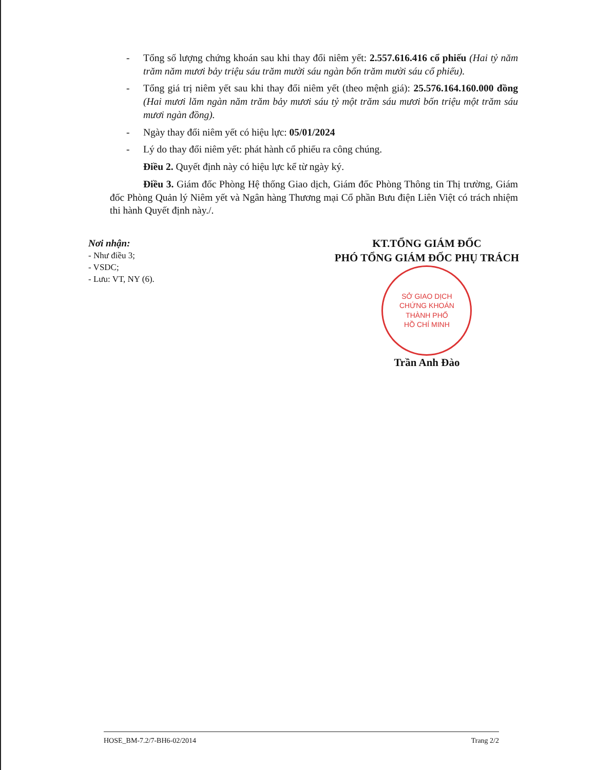- Tổng số lượng chứng khoán sau khi thay đổi niêm yết: 2.557.616.416 cổ phiếu (Hai tỷ năm trăm năm mươi bảy triệu sáu trăm mười sáu ngàn bốn trăm mười sáu cổ phiếu).
- Tổng giá trị niêm yết sau khi thay đổi niêm yết (theo mệnh giá): 25.576.164.160.000 đồng (Hai mươi lăm ngàn năm trăm bảy mươi sáu tỷ một trăm sáu mươi bốn triệu một trăm sáu mươi ngàn đồng).
- Ngày thay đổi niêm yết có hiệu lực: 05/01/2024
- Lý do thay đổi niêm yết: phát hành cổ phiếu ra công chúng.
Điều 2. Quyết định này có hiệu lực kể từ ngày ký.
Điều 3. Giám đốc Phòng Hệ thống Giao dịch, Giám đốc Phòng Thông tin Thị trường, Giám đốc Phòng Quản lý Niêm yết và Ngân hàng Thương mại Cổ phần Bưu điện Liên Việt có trách nhiệm thi hành Quyết định này./.
Nơi nhận:
- Như điều 3;
- VSDC;
- Lưu: VT, NY (6).
KT.TỔNG GIÁM ĐỐC
PHÓ TỔNG GIÁM ĐỐC PHỤ TRÁCH
SỞ GIAO DỊCH
CHỨNG KHOÁN
THÀNH PHỐ
HỒ CHÍ MINH
Trần Anh Đào
HOSE_BM-7.2/7-BH6-02/2014 Trang 2/2